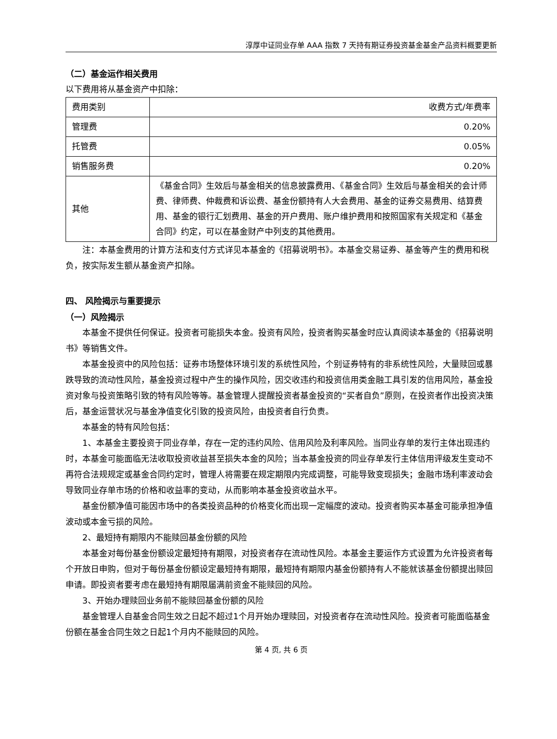淳厚中证同业存单 AAA 指数 7 天持有期证券投资基金基金产品资料概要更新
（二）基金运作相关费用
以下费用将从基金资产中扣除：
| 费用类别 | 收费方式/年费率 |
| 管理费 | 0.20% |
| 托管费 | 0.05% |
| 销售服务费 | 0.20% |
| 其他 | 《基金合同》生效后与基金相关的信息披露费用、《基金合同》生效后与基金相关的会计师费、律师费、仲裁费和诉讼费、基金份额持有人大会费用、基金的证券交易费用、结算费用、基金的银行汇划费用、基金的开户费用、账户维护费用和按照国家有关规定和《基金合同》约定，可以在基金财产中列支的其他费用。 |
注：本基金费用的计算方法和支付方式详见本基金的《招募说明书》。本基金交易证券、基金等产生的费用和税负，按实际发生额从基金资产扣除。
四、 风险揭示与重要提示
（一）风险揭示
本基金不提供任何保证。投资者可能损失本金。投资有风险，投资者购买基金时应认真阅读本基金的《招募说明书》等销售文件。
本基金投资中的风险包括：证券市场整体环境引发的系统性风险，个别证券特有的非系统性风险，大量赎回或暴跌导致的流动性风险，基金投资过程中产生的操作风险，因交收违约和投资信用类金融工具引发的信用风险，基金投资对象与投资策略引致的特有风险等等。基金管理人提醒投资者基金投资的“买者自负”原则，在投资者作出投资决策后，基金运营状况与基金净值变化引致的投资风险，由投资者自行负责。
本基金的特有风险包括：
1、本基金主要投资于同业存单，存在一定的违约风险、信用风险及利率风险。当同业存单的发行主体出现违约时，本基金可能面临无法收取投资收益甚至损失本金的风险；当本基金投资的同业存单发行主体信用评级发生变动不再符合法规规定或基金合同约定时，管理人将需要在规定期限内完成调整，可能导致变现损失；金融市场利率波动会导致同业存单市场的价格和收益率的变动，从而影响本基金投资收益水平。
基金份额净值可能因市场中的各类投资品种的价格变化而出现一定幅度的波动。投资者购买本基金可能承担净值波动或本金亏损的风险。
2、最短持有期限内不能赎回基金份额的风险
本基金对每份基金份额设定最短持有期限，对投资者存在流动性风险。本基金主要运作方式设置为允许投资者每个开放日申购，但对于每份基金份额设定最短持有期限，最短持有期限内基金份额持有人不能就该基金份额提出赎回申请。即投资者要考虑在最短持有期限届满前资金不能赎回的风险。
3、开始办理赎回业务前不能赎回基金份额的风险
基金管理人自基金合同生效之日起不超过1个月开始办理赎回，对投资者存在流动性风险。投资者可能面临基金份额在基金合同生效之日起1个月内不能赎回的风险。
第 4 页, 共 6 页